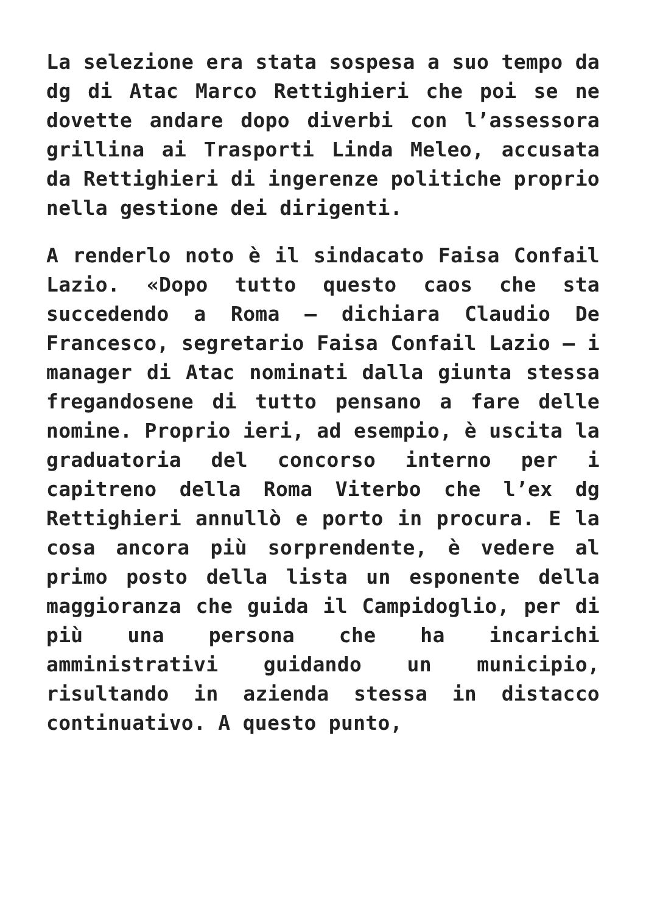La selezione era stata sospesa a suo tempo da dg di Atac Marco Rettighieri che poi se ne dovette andare dopo diverbi con l’assessora grillina ai Trasporti Linda Meleo, accusata da Rettighieri di ingerenze politiche proprio nella gestione dei dirigenti.
A renderlo noto è il sindacato Faisa Confail Lazio. «Dopo tutto questo caos che sta succedendo a Roma – dichiara Claudio De Francesco, segretario Faisa Confail Lazio – i manager di Atac nominati dalla giunta stessa fregandosene di tutto pensano a fare delle nomine. Proprio ieri, ad esempio, è uscita la graduatoria del concorso interno per i capitreno della Roma Viterbo che l’ex dg Rettighieri annullò e porto in procura. E la cosa ancora più sorprendente, è vedere al primo posto della lista un esponente della maggioranza che guida il Campidoglio, per di più una persona che ha incarichi amministrativi guidando un municipio, risultando in azienda stessa in distacco continuativo. A questo punto,